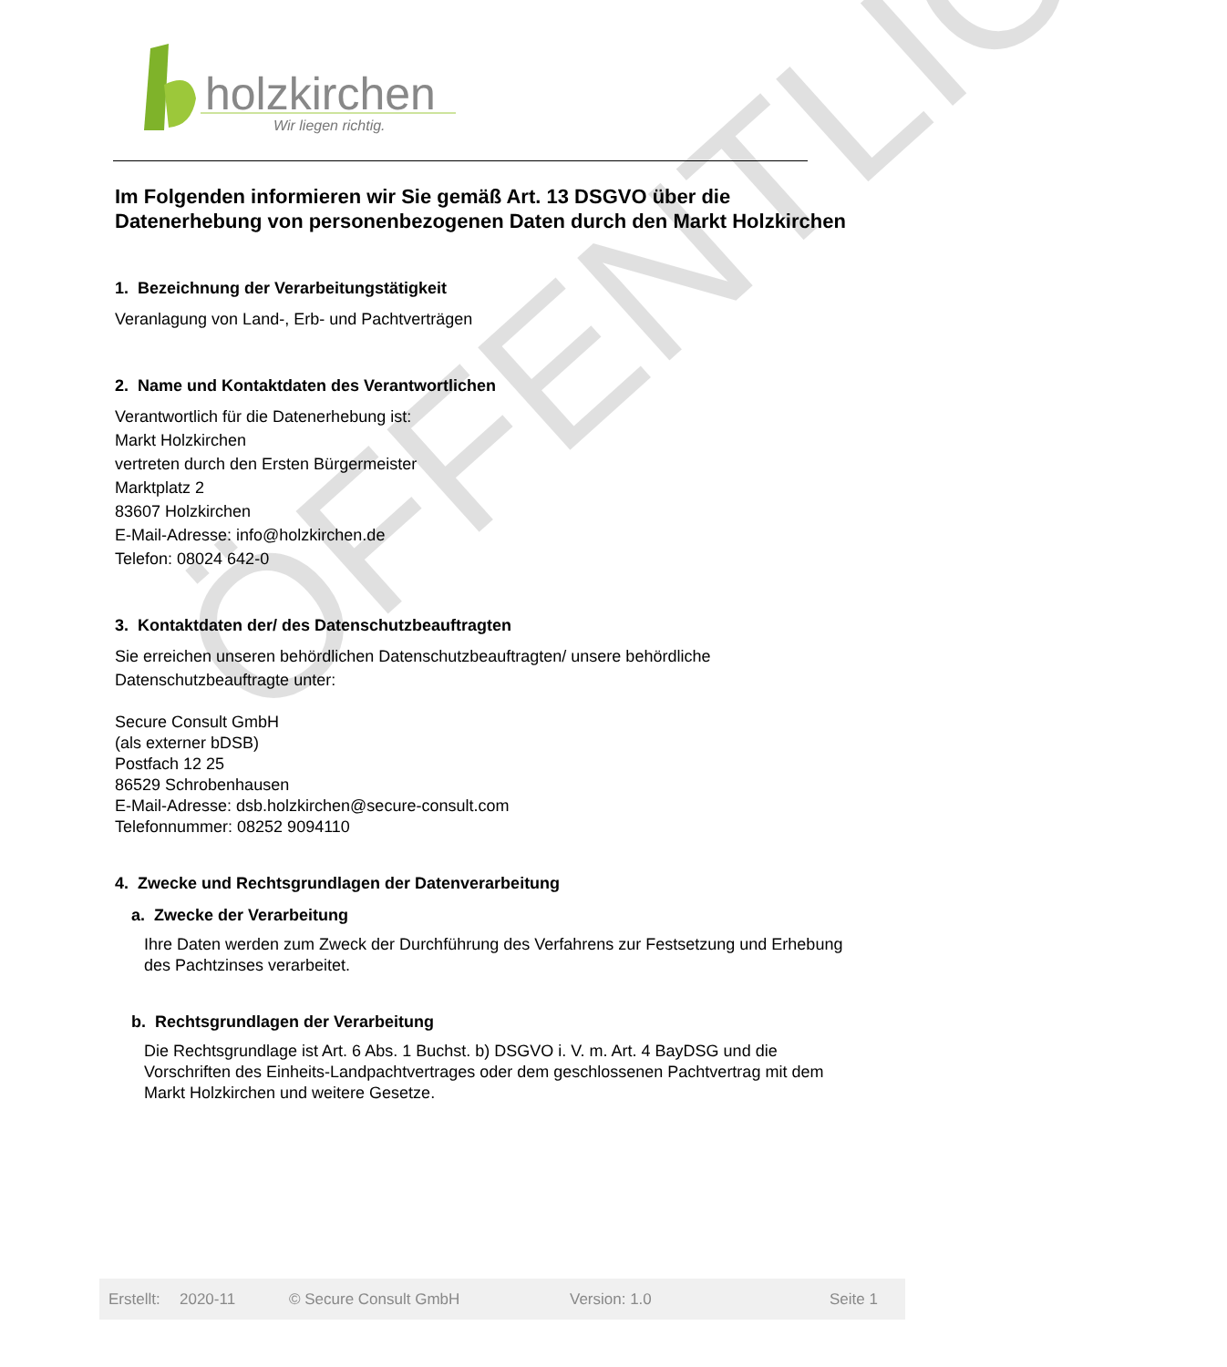holzkirchen
Wir liegen richtig.
ÖFFENTLICH
Im Folgenden informieren wir Sie gemäß Art. 13 DSGVO über die Datenerhebung von personenbezogenen Daten durch den Markt Holzkirchen
1. Bezeichnung der Verarbeitungstätigkeit
Veranlagung von Land-, Erb- und Pachtverträgen
2. Name und Kontaktdaten des Verantwortlichen
Verantwortlich für die Datenerhebung ist:
Markt Holzkirchen
vertreten durch den Ersten Bürgermeister
Marktplatz 2
83607 Holzkirchen
E-Mail-Adresse: info@holzkirchen.de
Telefon: 08024 642-0
3. Kontaktdaten der/ des Datenschutzbeauftragten
Sie erreichen unseren behördlichen Datenschutzbeauftragten/ unsere behördliche Datenschutzbeauftragte unter:
Secure Consult GmbH
(als externer bDSB)
Postfach 12 25
86529 Schrobenhausen
E-Mail-Adresse: dsb.holzkirchen@secure-consult.com
Telefonnummer: 08252 9094110
4. Zwecke und Rechtsgrundlagen der Datenverarbeitung
a. Zwecke der Verarbeitung
Ihre Daten werden zum Zweck der Durchführung des Verfahrens zur Festsetzung und Erhebung des Pachtzinses verarbeitet.
b. Rechtsgrundlagen der Verarbeitung
Die Rechtsgrundlage ist Art. 6 Abs. 1 Buchst. b) DSGVO i. V. m. Art. 4 BayDSG und die Vorschriften des Einheits-Landpachtvertrages oder dem geschlossenen Pachtvertrag mit dem Markt Holzkirchen und weitere Gesetze.
Erstellt: 2020-11 © Secure Consult GmbH Version: 1.0 Seite 1